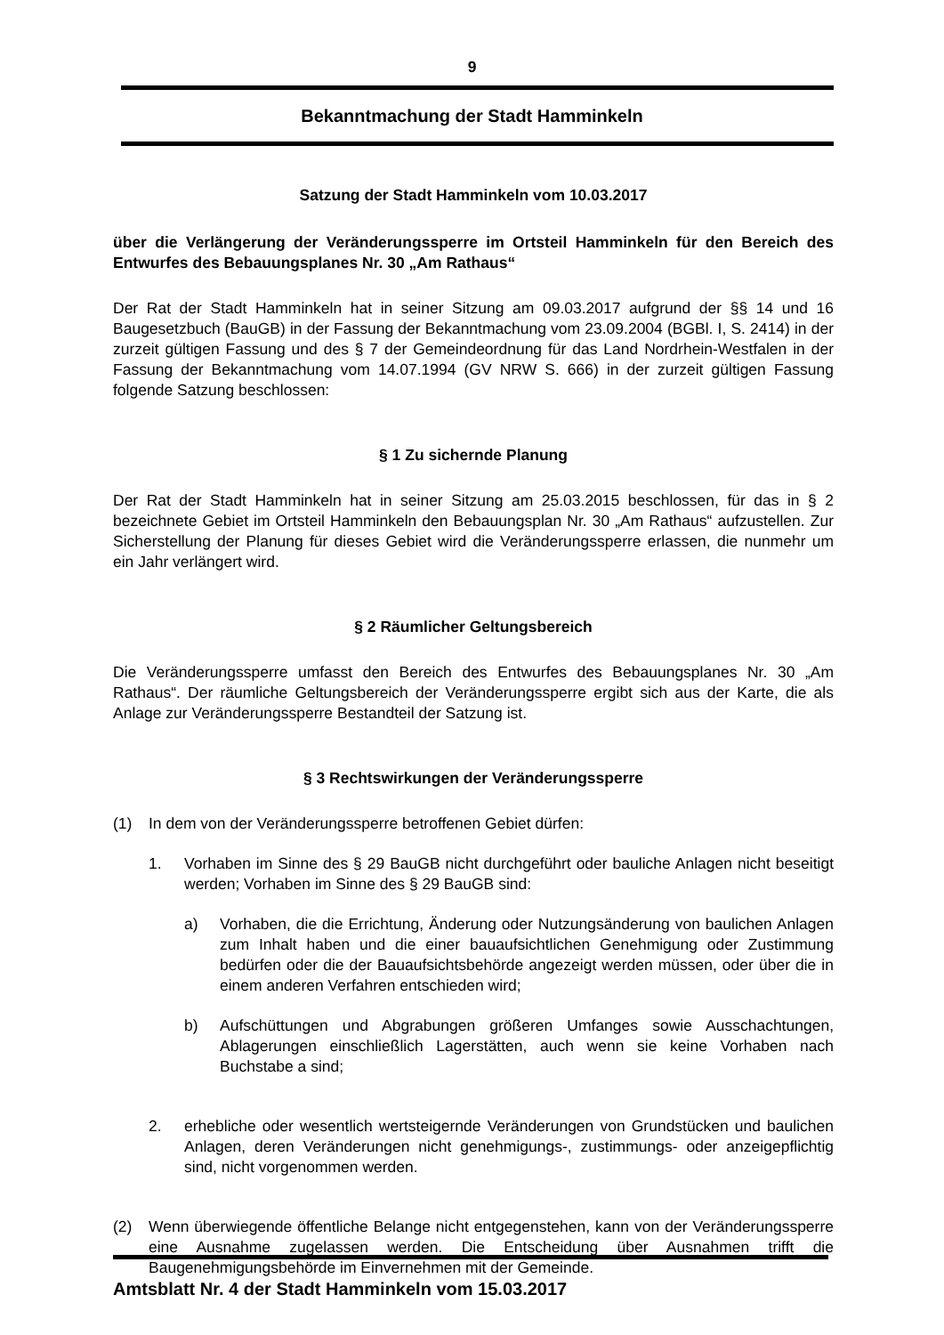9
Bekanntmachung der Stadt Hamminkeln
Satzung der Stadt Hamminkeln vom 10.03.2017
über die Verlängerung der Veränderungssperre im Ortsteil Hamminkeln für den Bereich des Entwurfes des Bebauungsplanes Nr. 30 „Am Rathaus“
Der Rat der Stadt Hamminkeln hat in seiner Sitzung am 09.03.2017 aufgrund der §§ 14 und 16 Baugesetzbuch (BauGB) in der Fassung der Bekanntmachung vom 23.09.2004 (BGBl. I, S. 2414) in der zurzeit gültigen Fassung und des § 7 der Gemeindeordnung für das Land Nordrhein-Westfalen in der Fassung der Bekanntmachung vom 14.07.1994 (GV NRW S. 666) in der zurzeit gültigen Fassung folgende Satzung beschlossen:
§ 1 Zu sichernde Planung
Der Rat der Stadt Hamminkeln hat in seiner Sitzung am 25.03.2015 beschlossen, für das in § 2 bezeichnete Gebiet im Ortsteil Hamminkeln den Bebauungsplan Nr. 30 „Am Rathaus“ aufzustellen. Zur Sicherstellung der Planung für dieses Gebiet wird die Veränderungssperre erlassen, die nunmehr um ein Jahr verlängert wird.
§ 2 Räumlicher Geltungsbereich
Die Veränderungssperre umfasst den Bereich des Entwurfes des Bebauungsplanes Nr. 30 „Am Rathaus“. Der räumliche Geltungsbereich der Veränderungssperre ergibt sich aus der Karte, die als Anlage zur Veränderungssperre Bestandteil der Satzung ist.
§ 3 Rechtswirkungen der Veränderungssperre
(1) In dem von der Veränderungssperre betroffenen Gebiet dürfen:
1. Vorhaben im Sinne des § 29 BauGB nicht durchgeführt oder bauliche Anlagen nicht beseitigt werden; Vorhaben im Sinne des § 29 BauGB sind:
a) Vorhaben, die die Errichtung, Änderung oder Nutzungsänderung von baulichen Anlagen zum Inhalt haben und die einer bauaufsichtlichen Genehmigung oder Zustimmung bedürfen oder die der Bauaufsichtsbehörde angezeigt werden müssen, oder über die in einem anderen Verfahren entschieden wird;
b) Aufschüttungen und Abgrabungen größeren Umfanges sowie Ausschachtungen, Ablagerungen einschließlich Lagerstätten, auch wenn sie keine Vorhaben nach Buchstabe a sind;
2. erhebliche oder wesentlich wertsteigernde Veränderungen von Grundstücken und baulichen Anlagen, deren Veränderungen nicht genehmigungs-, zustimmungs- oder anzeigepflichtig sind, nicht vorgenommen werden.
(2) Wenn überwiegende öffentliche Belange nicht entgegenstehen, kann von der Veränderungssperre eine Ausnahme zugelassen werden. Die Entscheidung über Ausnahmen trifft die Baugenehmigungsbehörde im Einvernehmen mit der Gemeinde.
Amtsblatt Nr. 4 der Stadt Hamminkeln vom 15.03.2017